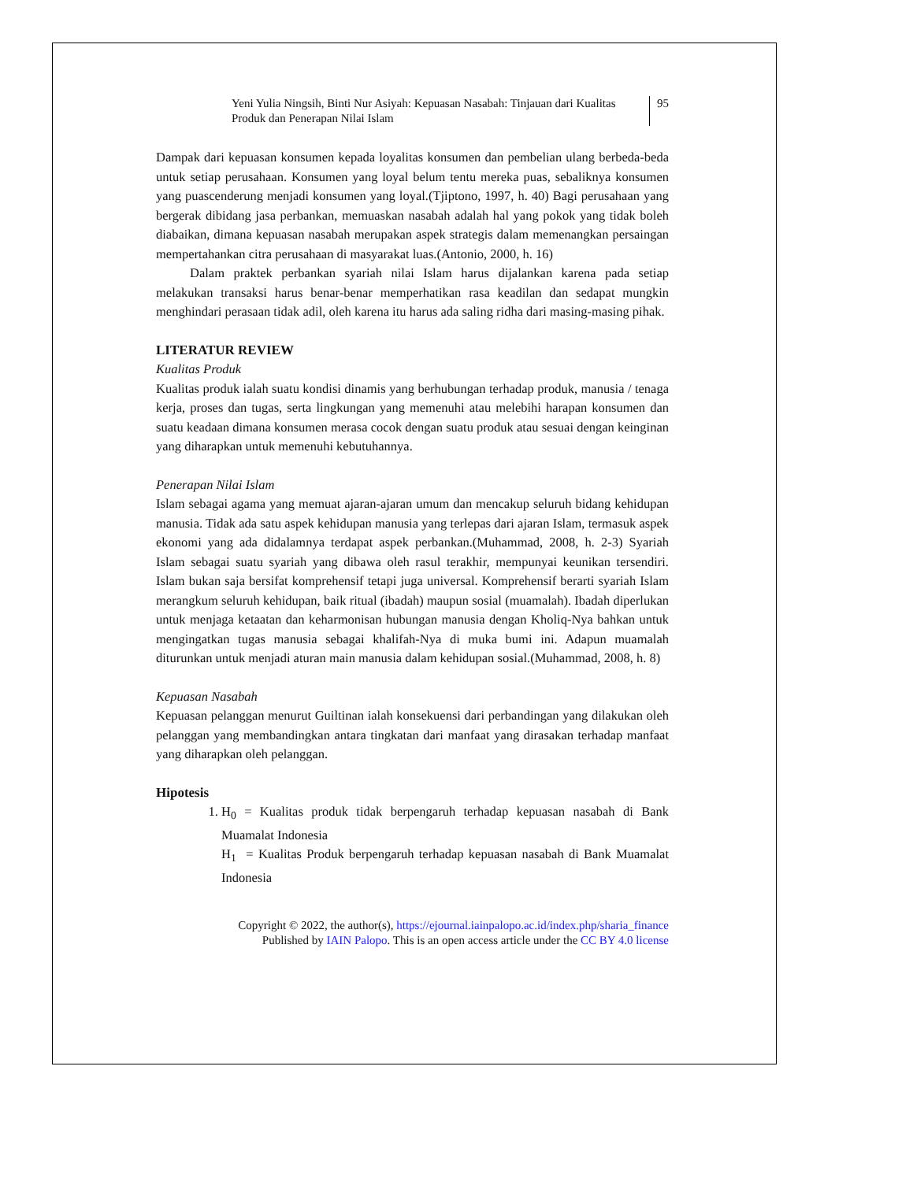Yeni Yulia Ningsih, Binti Nur Asiyah: Kepuasan Nasabah: Tinjauan dari Kualitas Produk dan Penerapan Nilai Islam
95
Dampak dari kepuasan konsumen kepada loyalitas konsumen dan pembelian ulang berbeda-beda untuk setiap perusahaan. Konsumen yang loyal belum tentu mereka puas, sebaliknya konsumen yang puascenderung menjadi konsumen yang loyal.(Tjiptono, 1997, h. 40) Bagi perusahaan yang bergerak dibidang jasa perbankan, memuaskan nasabah adalah hal yang pokok yang tidak boleh diabaikan, dimana kepuasan nasabah merupakan aspek strategis dalam memenangkan persaingan mempertahankan citra perusahaan di masyarakat luas.(Antonio, 2000, h. 16)
Dalam praktek perbankan syariah nilai Islam harus dijalankan karena pada setiap melakukan transaksi harus benar-benar memperhatikan rasa keadilan dan sedapat mungkin menghindari perasaan tidak adil, oleh karena itu harus ada saling ridha dari masing-masing pihak.
LITERATUR REVIEW
Kualitas Produk
Kualitas produk ialah suatu kondisi dinamis yang berhubungan terhadap produk, manusia / tenaga kerja, proses dan tugas, serta lingkungan yang memenuhi atau melebihi harapan konsumen dan suatu keadaan dimana konsumen merasa cocok dengan suatu produk atau sesuai dengan keinginan yang diharapkan untuk memenuhi kebutuhannya.
Penerapan Nilai Islam
Islam sebagai agama yang memuat ajaran-ajaran umum dan mencakup seluruh bidang kehidupan manusia. Tidak ada satu aspek kehidupan manusia yang terlepas dari ajaran Islam, termasuk aspek ekonomi yang ada didalamnya terdapat aspek perbankan.(Muhammad, 2008, h. 2-3) Syariah Islam sebagai suatu syariah yang dibawa oleh rasul terakhir, mempunyai keunikan tersendiri. Islam bukan saja bersifat komprehensif tetapi juga universal. Komprehensif berarti syariah Islam merangkum seluruh kehidupan, baik ritual (ibadah) maupun sosial (muamalah). Ibadah diperlukan untuk menjaga ketaatan dan keharmonisan hubungan manusia dengan Kholiq-Nya bahkan untuk mengingatkan tugas manusia sebagai khalifah-Nya di muka bumi ini. Adapun muamalah diturunkan untuk menjadi aturan main manusia dalam kehidupan sosial.(Muhammad, 2008, h. 8)
Kepuasan Nasabah
Kepuasan pelanggan menurut Guiltinan ialah konsekuensi dari perbandingan yang dilakukan oleh pelanggan yang membandingkan antara tingkatan dari manfaat yang dirasakan terhadap manfaat yang diharapkan oleh pelanggan.
Hipotesis
1. H<sub>0</sub> = Kualitas produk tidak berpengaruh terhadap kepuasan nasabah di Bank Muamalat Indonesia
H<sub>1</sub> = Kualitas Produk berpengaruh terhadap kepuasan nasabah di Bank Muamalat Indonesia
Copyright © 2022, the author(s), https://ejournal.iainpalopo.ac.id/index.php/sharia_finance
Published by IAIN Palopo. This is an open access article under the CC BY 4.0 license